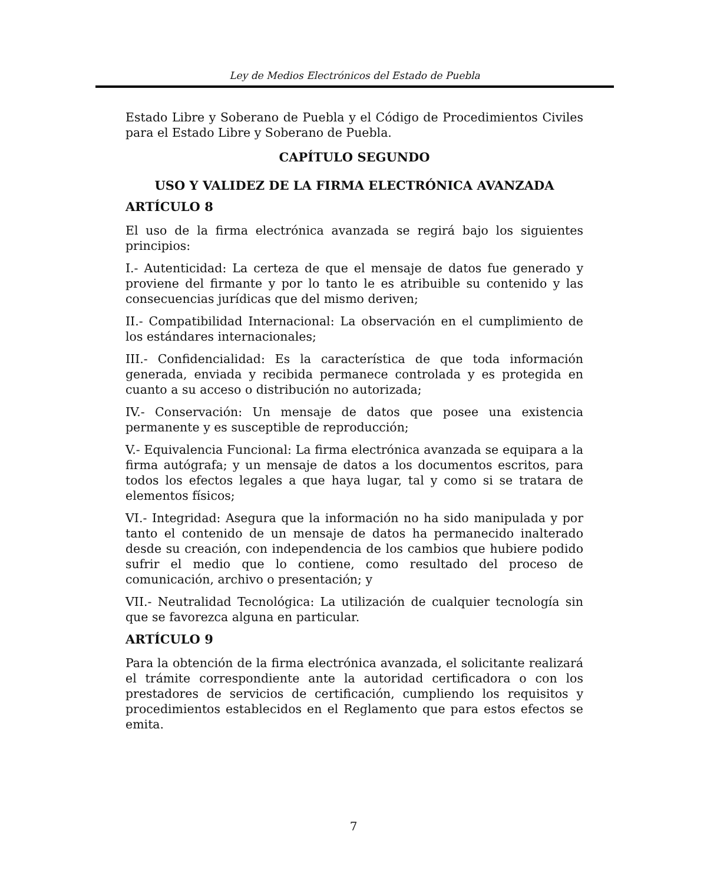Ley de Medios Electrónicos del Estado de Puebla
Estado Libre y Soberano de Puebla y el Código de Procedimientos Civiles para el Estado Libre y Soberano de Puebla.
CAPÍTULO SEGUNDO
USO Y VALIDEZ DE LA FIRMA ELECTRÓNICA AVANZADA
ARTÍCULO 8
El uso de la firma electrónica avanzada se regirá bajo los siguientes principios:
I.- Autenticidad: La certeza de que el mensaje de datos fue generado y proviene del firmante y por lo tanto le es atribuible su contenido y las consecuencias jurídicas que del mismo deriven;
II.- Compatibilidad Internacional: La observación en el cumplimiento de los estándares internacionales;
III.- Confidencialidad: Es la característica de que toda información generada, enviada y recibida permanece controlada y es protegida en cuanto a su acceso o distribución no autorizada;
IV.- Conservación: Un mensaje de datos que posee una existencia permanente y es susceptible de reproducción;
V.- Equivalencia Funcional: La firma electrónica avanzada se equipara a la firma autógrafa; y un mensaje de datos a los documentos escritos, para todos los efectos legales a que haya lugar, tal y como si se tratara de elementos físicos;
VI.- Integridad: Asegura que la información no ha sido manipulada y por tanto el contenido de un mensaje de datos ha permanecido inalterado desde su creación, con independencia de los cambios que hubiere podido sufrir el medio que lo contiene, como resultado del proceso de comunicación, archivo o presentación; y
VII.- Neutralidad Tecnológica: La utilización de cualquier tecnología sin que se favorezca alguna en particular.
ARTÍCULO 9
Para la obtención de la firma electrónica avanzada, el solicitante realizará el trámite correspondiente ante la autoridad certificadora o con los prestadores de servicios de certificación, cumpliendo los requisitos y procedimientos establecidos en el Reglamento que para estos efectos se emita.
7